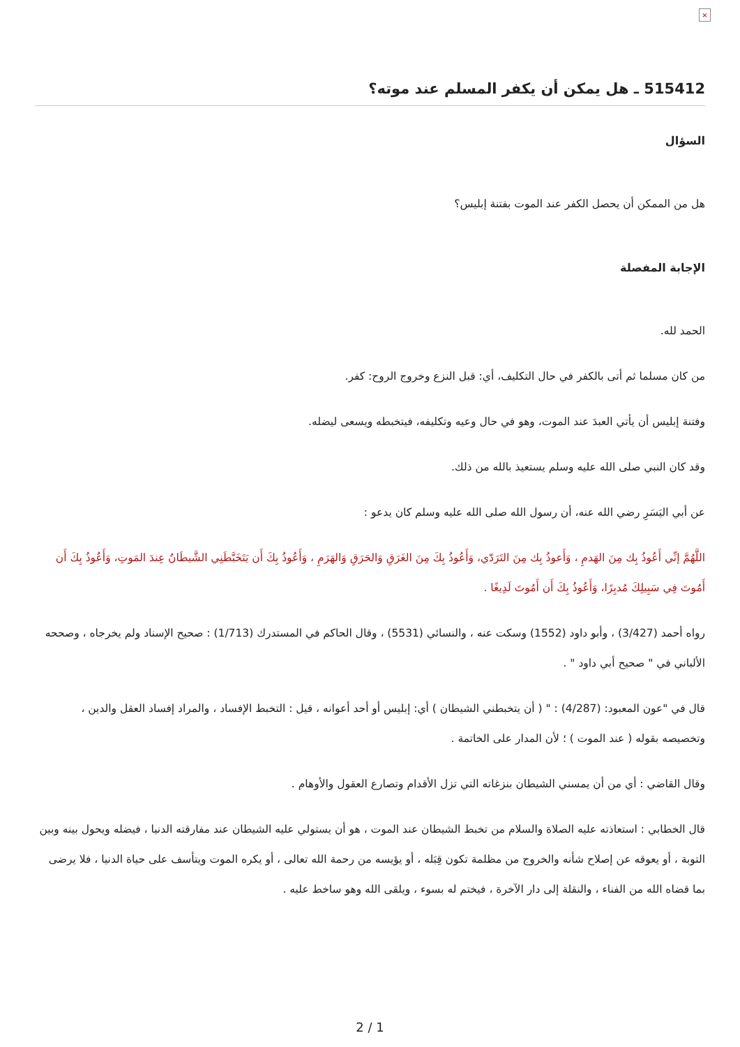×
515412 ـ هل يمكن أن يكفر المسلم عند موته؟
السؤال
هل من الممكن أن يحصل الكفر عند الموت بفتنة إبليس؟
الإجابة المفصلة
الحمد لله.
من كان مسلما ثم أتى بالكفر في حال التكليف، أي: قبل النزع وخروج الروح: كفر.
وفتنة إبليس أن يأتي العبدَ عند الموت، وهو في حال وعيه وتكليفه، فيتخبطه ويسعى ليضله.
وقد كان النبي صلى الله عليه وسلم يستعيذ بالله من ذلك.
عن أبي اليَسَرِ رضي الله عنه، أن رسول الله صلى الله عليه وسلم كان يدعو :
اللَّهُمَّ إنِّي أَعُوذُ بِك مِنَ الهَدمِ ، وَأَعوذُ بِك مِنَ التَرَدّي، وَأَعُوذُ بِكَ مِنَ الغَرَقِ وَالحَرَقِ وَالهَرَمِ ، وَأَعُوذُ بِكَ أَن يَتَخَبَّطَنِي الشَّيطَانُ عِندَ المَوتِ، وَأَعُوذُ بِكَ أَن أَمُوتَ فِي سَبِيلِكَ مُدبِرًا، وَأَعُوذُ بِكَ أَن أَمُوتَ لَدِيغًا .
رواه أحمد (3/427) ، وأبو داود (1552) وسكت عنه ، والنسائي (5531) ، وقال الحاكم في المستدرك (1/713) : صحيح الإسناد ولم يخرجاه ، وصححه الألباني في " صحيح أبي داود " .
قال في "عون المعبود: (4/287) : " ( أن يتخبطني الشيطان ) أي: إبليس أو أحد أعوانه ، قيل : التخبط الإفساد ، والمراد إفساد العقل والدين ، وتخصيصه بقوله ( عند الموت ) ؛ لأن المدار على الخاتمة .
وقال القاضي : أي من أن يمسني الشيطان بنزغاته التي تزل الأقدام وتصارع العقول والأوهام .
قال الخطابي : استعاذته عليه الصلاة والسلام من تخبط الشيطان عند الموت ، هو أن يستولي عليه الشيطان عند مفارقته الدنيا ، فيضله ويحول بينه وبين التوبة ، أو يعوقه عن إصلاح شأنه والخروج من مظلمة تكون قِبَله ، أو يؤيسه من رحمة الله تعالى ، أو يكره الموت ويتأسف على حياة الدنيا ، فلا يرضى بما قضاه الله من الفناء ، والنقلة إلى دار الآخرة ، فيختم له بسوء ، ويلقى الله وهو ساخط عليه .
2 / 1